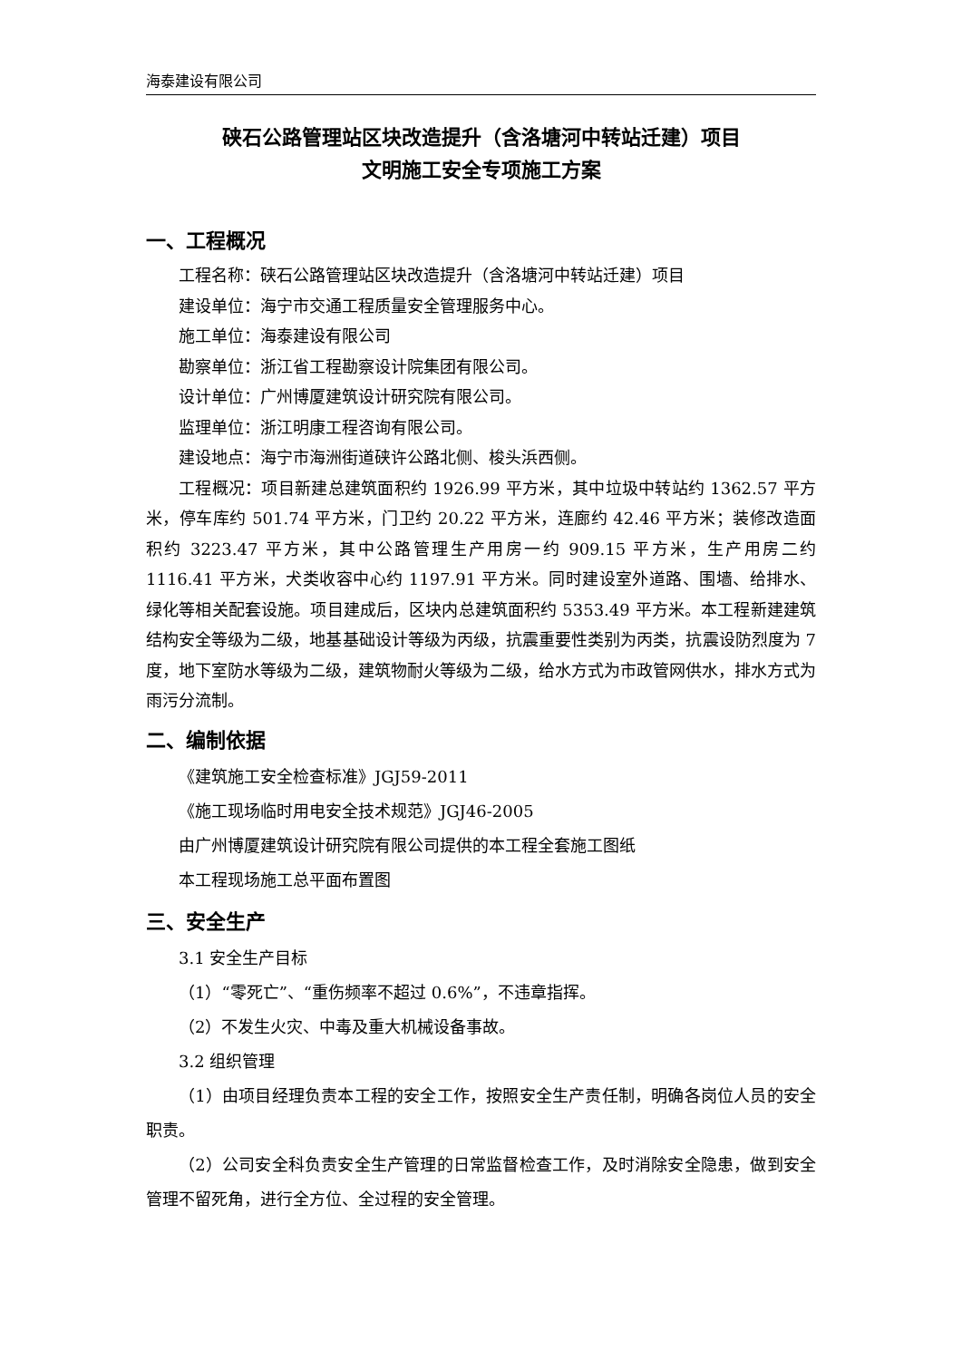海泰建设有限公司
硖石公路管理站区块改造提升（含洛塘河中转站迁建）项目
文明施工安全专项施工方案
一、工程概况
工程名称：硖石公路管理站区块改造提升（含洛塘河中转站迁建）项目
建设单位：海宁市交通工程质量安全管理服务中心。
施工单位：海泰建设有限公司
勘察单位：浙江省工程勘察设计院集团有限公司。
设计单位：广州博厦建筑设计研究院有限公司。
监理单位：浙江明康工程咨询有限公司。
建设地点：海宁市海洲街道硖许公路北侧、梭头浜西侧。
工程概况：项目新建总建筑面积约 1926.99 平方米，其中垃圾中转站约 1362.57 平方米，停车库约 501.74 平方米，门卫约 20.22 平方米，连廊约 42.46 平方米；装修改造面积约 3223.47 平方米，其中公路管理生产用房一约 909.15 平方米，生产用房二约 1116.41 平方米，犬类收容中心约 1197.91 平方米。同时建设室外道路、围墙、给排水、绿化等相关配套设施。项目建成后，区块内总建筑面积约 5353.49 平方米。本工程新建建筑结构安全等级为二级，地基基础设计等级为丙级，抗震重要性类别为丙类，抗震设防烈度为 7 度，地下室防水等级为二级，建筑物耐火等级为二级，给水方式为市政管网供水，排水方式为雨污分流制。
二、编制依据
《建筑施工安全检查标准》JGJ59-2011
《施工现场临时用电安全技术规范》JGJ46-2005
由广州博厦建筑设计研究院有限公司提供的本工程全套施工图纸
本工程现场施工总平面布置图
三、安全生产
3.1 安全生产目标
（1）“零死亡”、“重伤频率不超过 0.6%”，不违章指挥。
（2）不发生火灾、中毒及重大机械设备事故。
3.2 组织管理
（1）由项目经理负责本工程的安全工作，按照安全生产责任制，明确各岗位人员的安全职责。
（2）公司安全科负责安全生产管理的日常监督检查工作，及时消除安全隐患，做到安全管理不留死角，进行全方位、全过程的安全管理。